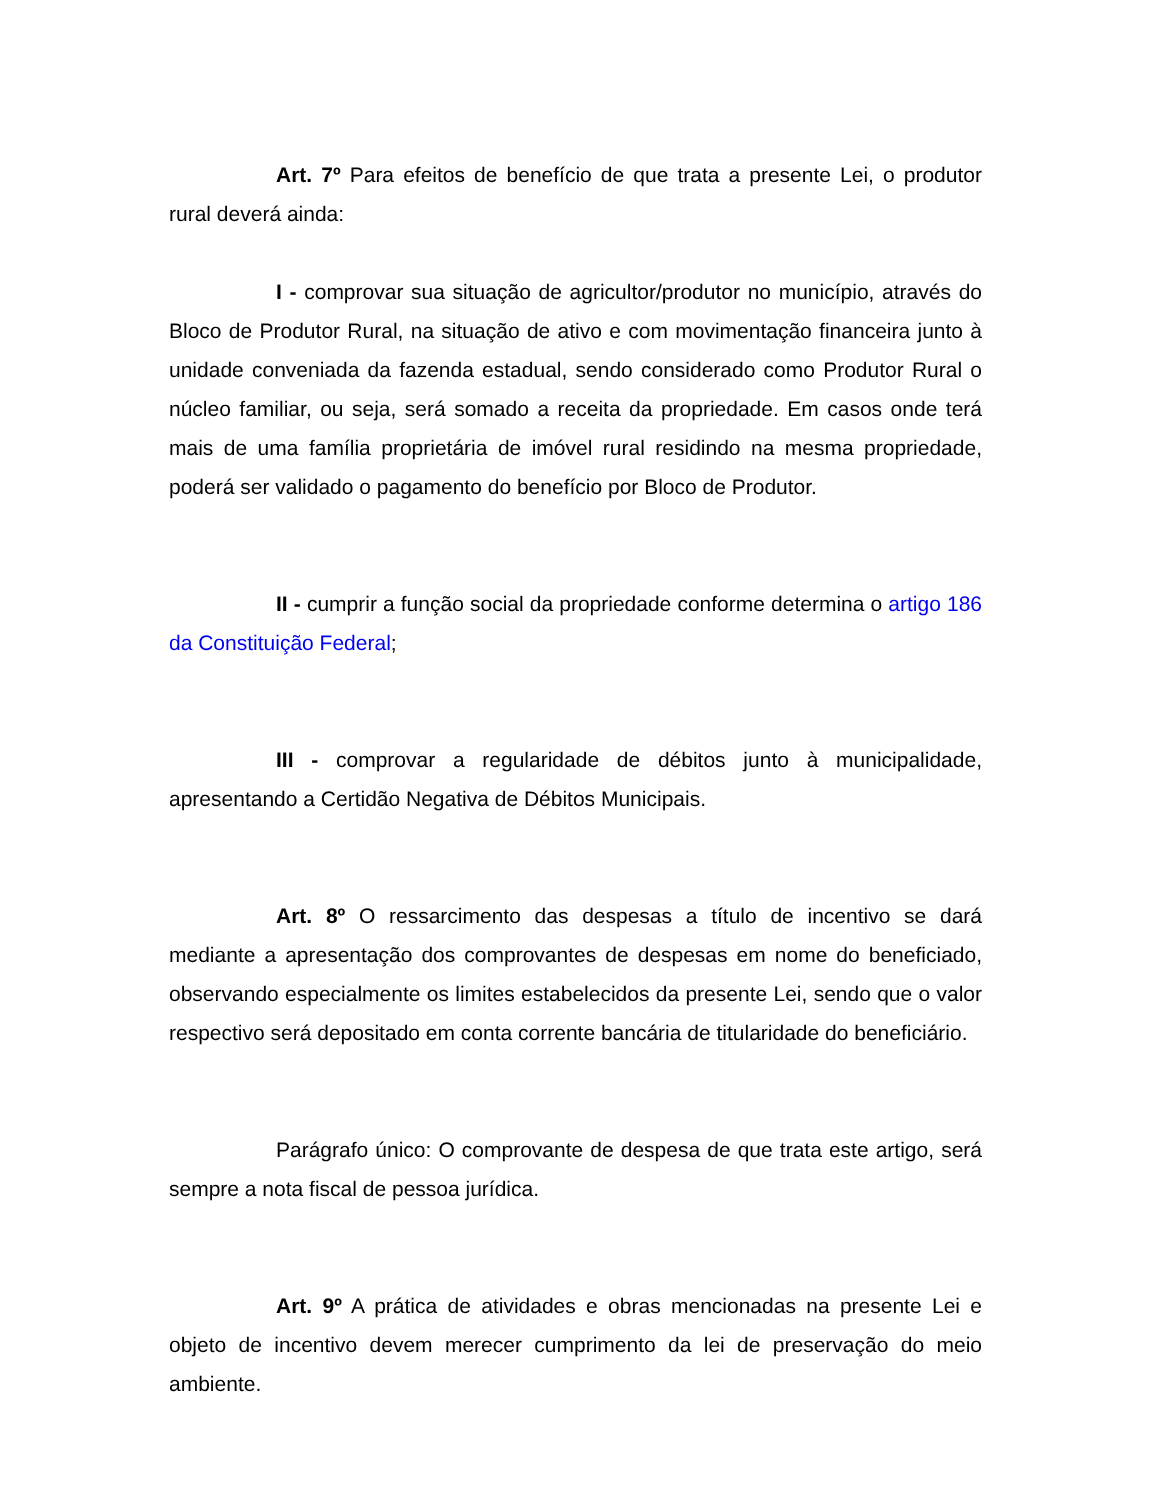Art. 7º Para efeitos de benefício de que trata a presente Lei, o produtor rural deverá ainda:
I - comprovar sua situação de agricultor/produtor no município, através do Bloco de Produtor Rural, na situação de ativo e com movimentação financeira junto à unidade conveniada da fazenda estadual, sendo considerado como Produtor Rural o núcleo familiar, ou seja, será somado a receita da propriedade. Em casos onde terá mais de uma família proprietária de imóvel rural residindo na mesma propriedade, poderá ser validado o pagamento do benefício por Bloco de Produtor.
II - cumprir a função social da propriedade conforme determina o artigo 186 da Constituição Federal;
III - comprovar a regularidade de débitos junto à municipalidade, apresentando a Certidão Negativa de Débitos Municipais.
Art. 8º O ressarcimento das despesas a título de incentivo se dará mediante a apresentação dos comprovantes de despesas em nome do beneficiado, observando especialmente os limites estabelecidos da presente Lei, sendo que o valor respectivo será depositado em conta corrente bancária de titularidade do beneficiário.
Parágrafo único: O comprovante de despesa de que trata este artigo, será sempre a nota fiscal de pessoa jurídica.
Art. 9º A prática de atividades e obras mencionadas na presente Lei e objeto de incentivo devem merecer cumprimento da lei de preservação do meio ambiente.